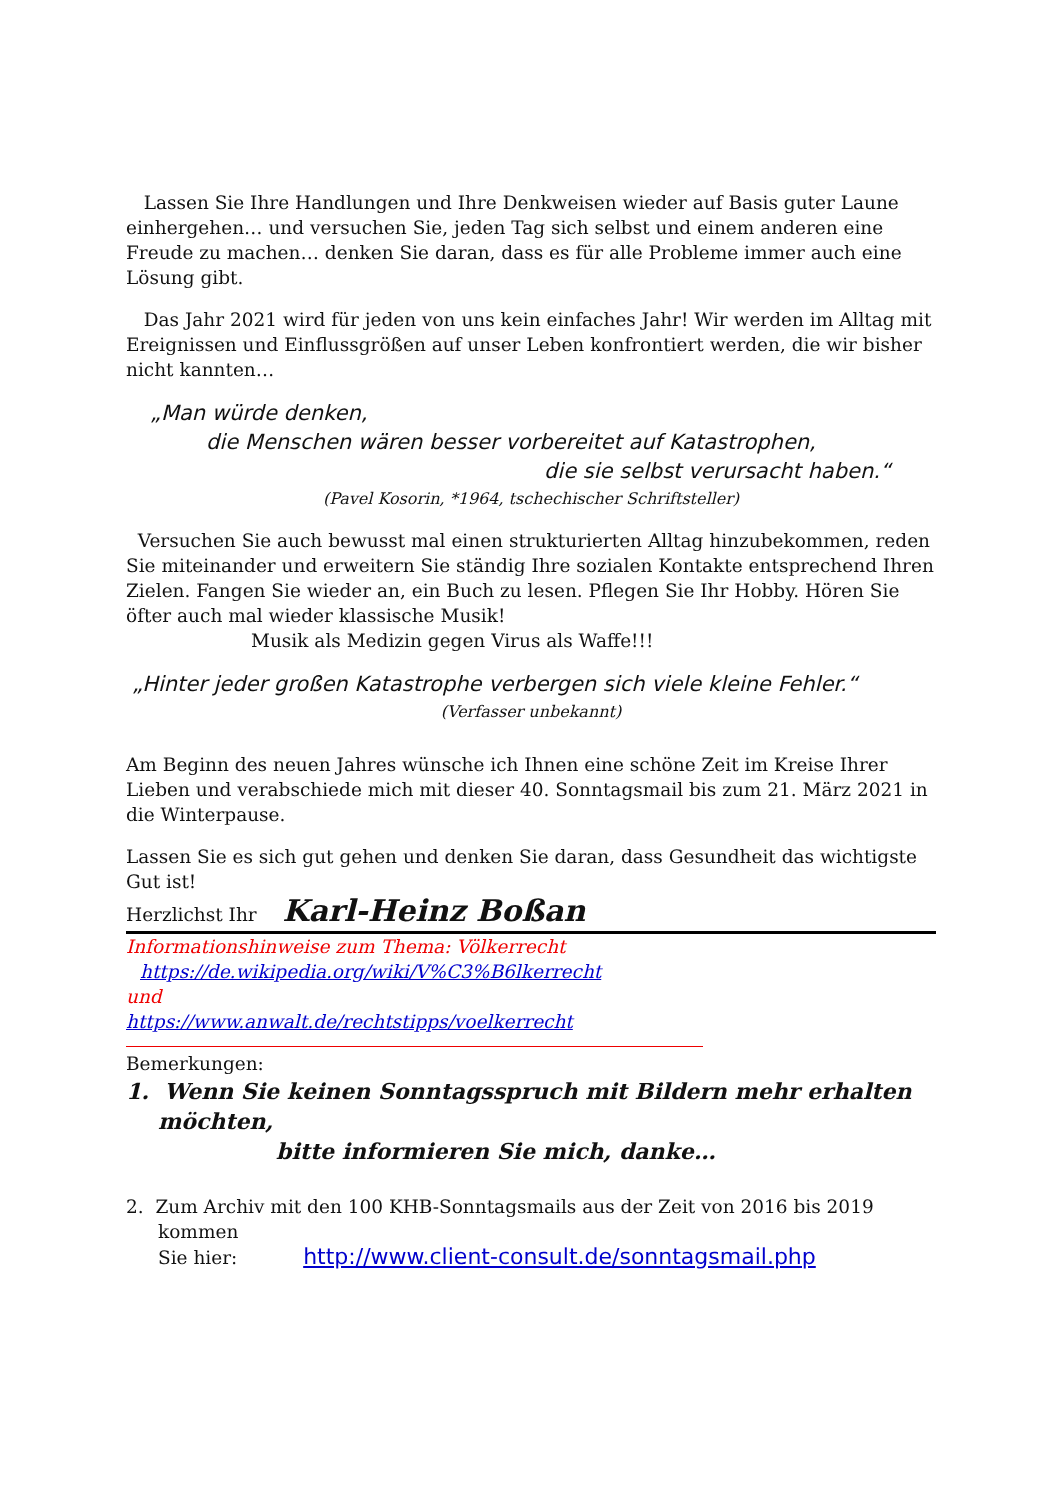Lassen Sie Ihre Handlungen und Ihre Denkweisen wieder auf Basis guter Laune einhergehen… und versuchen Sie, jeden Tag sich selbst und einem anderen eine Freude zu machen… denken Sie daran, dass es für alle Probleme immer auch eine Lösung gibt.
Das Jahr 2021 wird für jeden von uns kein einfaches Jahr! Wir werden im Alltag mit Ereignissen und Einflussgrößen auf unser Leben konfrontiert werden, die wir bisher nicht kannten…
„Man würde denken,
die Menschen wären besser vorbereitet auf Katastrophen,
die sie selbst verursacht haben.“
(Pavel Kosorin, *1964, tschechischer Schriftsteller)
Versuchen Sie auch bewusst mal einen strukturierten Alltag hinzubekommen, reden Sie miteinander und erweitern Sie ständig Ihre sozialen Kontakte entsprechend Ihren Zielen. Fangen Sie wieder an, ein Buch zu lesen. Pflegen Sie Ihr Hobby. Hören Sie öfter auch mal wieder klassische Musik!
Musik als Medizin gegen Virus als Waffe!!!
„Hinter jeder großen Katastrophe verbergen sich viele kleine Fehler.“
(Verfasser unbekannt)
Am Beginn des neuen Jahres wünsche ich Ihnen eine schöne Zeit im Kreise Ihrer Lieben und verabschiede mich mit dieser 40. Sonntagsmail bis zum 21. März 2021 in die Winterpause.
Lassen Sie es sich gut gehen und denken Sie daran, dass Gesundheit das wichtigste Gut ist!
Herzlichst Ihr Karl-Heinz Boßan
Informationshinweise zum Thema: Völkerrecht
https://de.wikipedia.org/wiki/V%C3%B6lkerrecht
und
https://www.anwalt.de/rechtstipps/voelkerrecht
Bemerkungen:
1. Wenn Sie keinen Sonntagsspruch mit Bildern mehr erhalten
möchten,
bitte informieren Sie mich, danke…
2. Zum Archiv mit den 100 KHB-Sonntagsmails aus der Zeit von 2016 bis 2019
kommen
Sie hier: http://www.client-consult.de/sonntagsmail.php